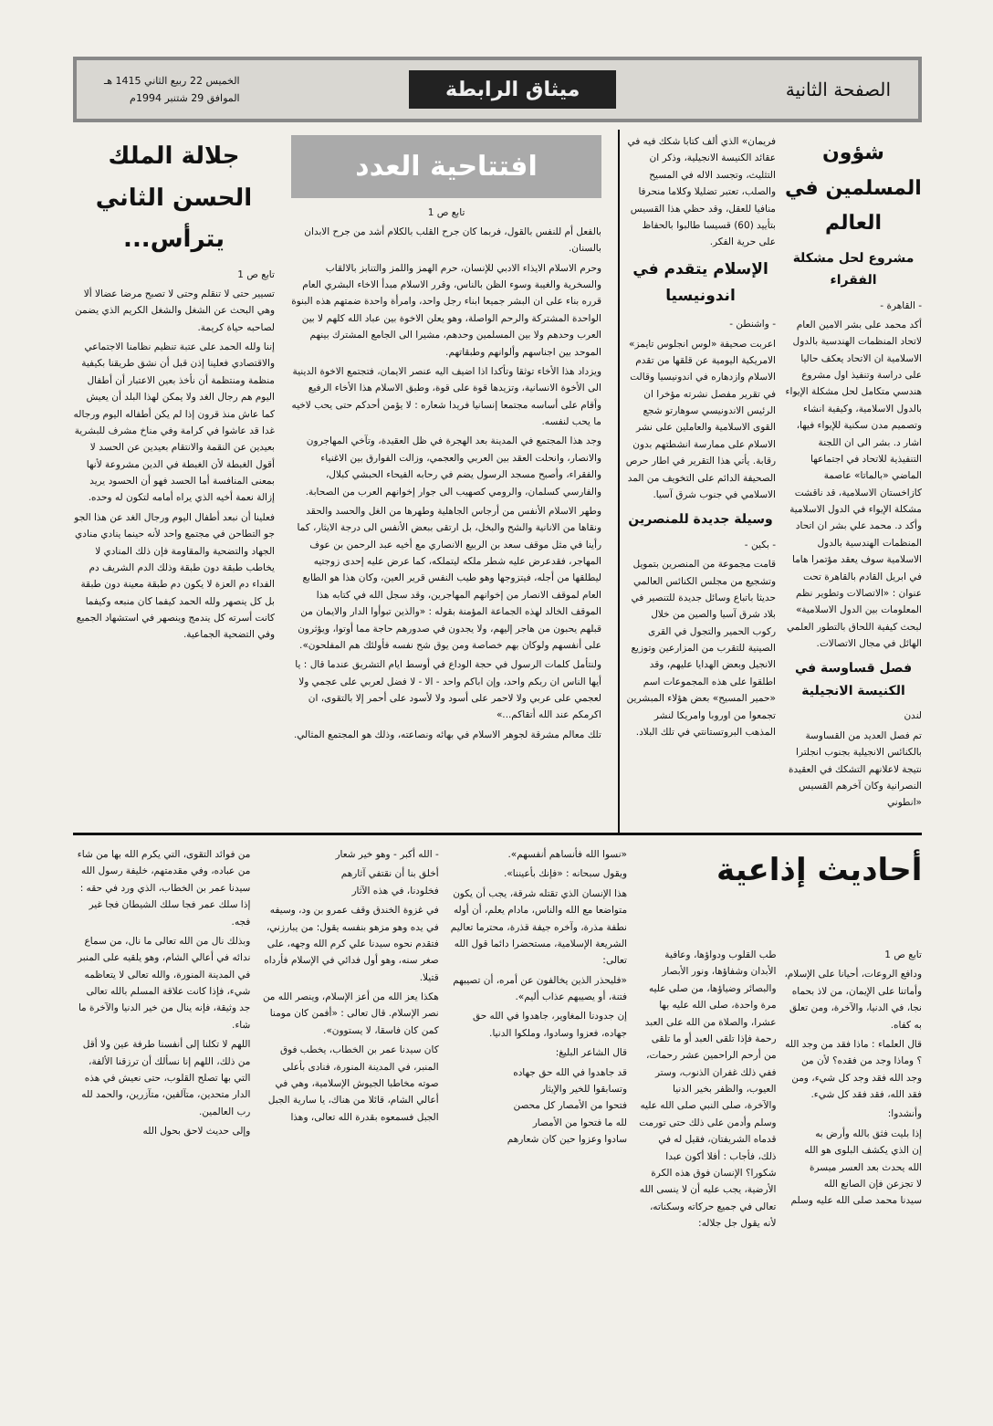الصفحة الثانية ميثاق الرابطة
الخميس 22 ربيع الثاني 1415 هـ
الموافق 29 شتنبر 1994م
شؤون المسلمين في العالم
مشروع لحل مشكلة الفقراء
- القاهرة -
أكد محمد على بشر الامين العام لاتحاد المنظمات الهندسية بالدول الاسلامية ان الاتحاد يعكف حاليا على دراسة وتنفيذ اول مشروع هندسي متكامل لحل مشكلة الإيواء بالدول الاسلامية، وكيفية انشاء وتصميم مدن سكنية للإيواء فيها، اشار د. بشر الى ان اللجنة التنفيذية للاتحاد في اجتماعها الماضي «بالماتا» عاصمة كازاخستان الاسلامية، قد ناقشت مشكلة الإيواء في الدول الاسلامية وأكد د. محمد علي بشر ان اتحاد المنظمات الهندسية بالدول الاسلامية سوف يعقد مؤتمرا هاما في ابريل القادم بالقاهرة تحت عنوان : «الاتصالات وتطوير نظم المعلومات بين الدول الاسلامية» لبحث كيفية اللحاق بالتطور العلمي الهائل في مجال الاتصالات.
فصل قساوسة في الكنيسة الانجيلية
لندن
تم فصل العديد من القساوسة بالكنائس الانجيلية بجنوب انجلترا نتيجة لاعلانهم التشكك في العقيدة النصرانية وكان آخرهم القسيس «انطوني
فريمان» الذي ألف كتابا شكك فيه في عقائد الكنيسة الانجيلية، وذكر ان التثليث، وتجسد الاله في المسيح والصلب، تعتبر تضليلا وكلاما منحرفا منافيا للعقل، وقد حظي هذا القسيس بتأييد (60) قسيسا طالبوا بالحفاظ على حرية الفكر.
الإسلام يتقدم في اندونيسيا
- واشنطن -
اعربت صحيفة «لوس انجلوس تايمز» الامريكية اليومية عن قلقها من تقدم الاسلام وازدهاره في اندونيسيا وقالت في تقرير مفصل نشرته مؤخرا ان الرئيس الاندونيسي سوهارتو شجع القوى الاسلامية والعاملين على نشر الاسلام على ممارسة انشطتهم بدون رقابة. يأتي هذا التقرير في اطار حرص الصحيفة الدائم على التخويف من المد الاسلامي في جنوب شرق آسيا.
وسيلة جديدة للمنصرين
- بكين -
قامت مجموعة من المنصرين بتمويل وتشجيع من مجلس الكنائس العالمي حديثا باتباع وسائل جديدة للتنصير في بلاد شرق آسيا والصين من خلال ركوب الحمير والتجول في القرى الصينية للتقرب من المزارعين وتوزيع الانجيل وبعض الهدايا عليهم، وقد اطلقوا على هذه المجموعات اسم «حمير المسيح» بعض هؤلاء المبشرين تجمعوا من اوروبا وامريكا لنشر المذهب البروتستانتي في تلك البلاد.
افتتاحية العدد
تابع ص 1
بالفعل أم للنفس بالقول، فربما كان جرح القلب بالكلام أشد من جرح الابدان بالسنان.
وحرم الاسلام الايذاء الادبي للإنسان، حرم الهمز واللمز والتنابز بالالقاب والسخرية والغيبة وسوء الظن بالناس، وقرر الاسلام مبدأ الاخاء البشري العام قرره بناء على ان البشر جميعا ابناء رجل واحد، وامرأة واحدة ضمتهم هذه البنوة الواحدة المشتركة والرحم الواصلة، وهو يعلن الاخوة بين عباد الله كلهم لا بين العرب وحدهم ولا بين المسلمين وحدهم، مشيرا الى الجامع المشترك بينهم الموحد بين اجناسهم وألوانهم وطبقاتهم.
ويزداد هذا الأخاء توثقا وتأكدا اذا اضيف اليه عنصر الايمان، فتجتمع الاخوة الدينية الى الأخوة الانسانية، وتزيدها قوة على قوة، وطبق الاسلام هذا الأخاء الرفيع وأقام على أساسه مجتمعا إنسانيا فريدا شعاره : لا يؤمن أحدكم حتى يحب لاخيه ما يحب لنفسه.
وجد هذا المجتمع في المدينة بعد الهجرة في ظل العقيدة، وتآخي المهاجرون والانصار، وانحلت العقد بين العربي والعجمي، وزالت الفوارق بين الاغنياء والفقراء، وأصبح مسجد الرسول يضم في رحابه الفيحاء الحبشي كبلال، والفارسي كسلمان، والرومي كصهيب الى جوار إخوانهم العرب من الصحابة.
وطهر الاسلام الأنفس من أرجاس الجاهلية وطهرها من الغل والحسد والحقد ونقاها من الانانية والشح والبخل، بل ارتقى ببعض الأنفس الى درجة الايثار، كما رأينا في مثل موقف سعد بن الربيع الانصاري مع أخيه عبد الرحمن بن عوف المهاجر، فقدعرض عليه شطر ملكه ليتملكه، كما عرض عليه إحدى زوجتيه ليطلقها من أجله، فيتزوجها وهو طيب النفس قرير العين، وكان هذا هو الطابع العام لموقف الانصار من إخوانهم المهاجرين، وقد سجل الله في كتابه هذا الموقف الخالد لهذه الجماعة المؤمنة بقوله : «والذين تبوأوا الدار والايمان من قبلهم يحبون من هاجر إليهم، ولا يجدون في صدورهم حاجة مما أوتوا، ويؤثرون على أنفسهم ولوكان بهم خصاصة ومن يوق شح نفسه فأولئك هم المفلحون».
ولنتأمل كلمات الرسول في حجة الوداع في أوسط ايام التشريق عندما قال : يا أيها الناس ان ربكم واحد، وإن اباكم واحد - الا - لا فضل لعربي على عجمي ولا لعجمي على عربي ولا لاحمر على أسود ولا لأسود على أحمر إلا بالتقوى، ان اكرمكم عند الله أتقاكم...»
تلك معالم مشرقة لجوهر الاسلام في بهائه ونصاعته، وذلك هو المجتمع المثالي.
جلالة الملك الحسن الثاني يترأس...
تابع ص 1
تسيير حتى لا تنقلم وحتى لا تصبح مرضا عضالا ألا وهي البحث عن الشغل والشغل الكريم الذي يضمن لصاحبه حياة كريمة.
إننا ولله الحمد على عتبة تنظيم نظامنا الاجتماعي والاقتصادي فعلينا إذن قبل أن نشق طريقنا بكيفية منظمة ومنتظمة أن نأخذ بعين الاعتبار أن أطفال اليوم هم رجال الغد ولا يمكن لهذا البلد أن يعيش كما عاش منذ قرون إذا لم يكن أطفاله اليوم ورجاله غدا قد عاشوا في كرامة وفي مناخ مشرف للبشرية بعيدين عن النقمة والانتقام بعيدين عن الحسد لا أقول الغبطة لأن الغبطة في الدين مشروعة لأنها بمعنى المنافسة أما الحسد فهو أن الحسود يريد إزالة نعمة أخيه الذي يراه أمامه لتكون له وحده.
فعلينا أن نبعد أطفال اليوم ورجال الغد عن هذا الجو جو التطاحن في مجتمع واحد لأنه حينما ينادي منادي الجهاد والتضحية والمقاومة فإن ذلك المنادي لا يخاطب طبقة دون طبقة وذلك الدم الشريف دم الفداء دم العزة لا يكون دم طبقة معينة دون طبقة بل كل ينصهر ولله الحمد كيفما كان منبعه وكيفما كانت أسرته كل يندمج وينصهر في استشهاد الجميع وفي التضحية الجماعية.
تابع ص 1
ودافع الروعات، أحيانا على الإسلام، وأماتنا على الإيمان، من لاذ بحماه نجا، في الدنيا، والآخرة، ومن تعلق به كفاه.
قال العلماء : ماذا فقد من وجد الله ؟ وماذا وجد من فقده؟ لأن من وجد الله فقد وجد كل شيء، ومن فقد الله، فقد فقد كل شيء.
وأنشدوا:
إذا بليت فثق بالله وأرض به
إن الذي يكشف البلوى هو الله
الله يحدث بعد العسر ميسرة
لا تجزعن فإن الصانع الله
سيدنا محمد صلى الله عليه وسلم
أحاديث إذاعية
طب القلوب ودواؤها، وعافية الأبدان وشفاؤها، ونور الأبصار والبصائر وضياؤها، من صلى عليه مرة واحدة، صلى الله عليه بها عشرا، والصلاة من الله على العبد رحمة فإذا تلقى العبد أو ما تلقى من أرحم الراحمين عشر رحمات، ففي ذلك غفران الذنوب، وستر العيوب، والظفر بخير الدنيا والآخرة، صلى النبي صلى الله عليه وسلم وأدمن على ذلك حتى تورمت قدماه الشريفتان، فقيل له في ذلك، فأجاب : أفلا أكون عبدا شكورا؟ الإنسان فوق هذه الكرة الأرضية، يجب عليه أن لا ينسى الله تعالى في جميع حركاته وسكناته، لأنه يقول جل جلاله:
«نسوا الله فأنساهم أنفسهم».
ويقول سبحانه : «فإنك بأعيننا».
هذا الإنسان الذي تقتله شرقة، يجب أن يكون متواضعا مع الله والناس، مادام يعلم، أن أوله نطفة مذرة، وآخره جيفة قذرة، محترما تعاليم الشريعة الإسلامية، مستحضرا دائما قول الله تعالى:
«فليحذر الذين يخالفون عن أمره، أن تصيبهم فتنة، أو يصيبهم عذاب أليم».
إن جدودنا المغاوير، جاهدوا في الله حق جهاده، فعزوا وسادوا، وملكوا الدنيا.
قال الشاعر البليغ:
قد جاهدوا في الله حق جهاده
وتسابقوا للخير والإيثار
فتحوا من الأمصار كل محصن
لله ما فتحوا من الأمصار
سادوا وعزوا حين كان شعارهم
- الله أكبر - وهو خير شعار
أخلق بنا أن نقتفي آثارهم
فخلودنا، في هذه الآثار
في غزوة الخندق وقف عمرو بن ود، وسيفه في يده وهو مزهو بنفسه يقول: من يبارزني، فتقدم نحوه سيدنا علي كرم الله وجهه، على صغر سنه، وهو أول فدائي في الإسلام فأرداه قتيلا.
هكذا يعز الله من أعز الإسلام، وينصر الله من نصر الإسلام. قال تعالى : «أفمن كان مومنا كمن كان فاسقا، لا يستوون».
كان سيدنا عمر بن الخطاب، يخطب فوق المنبر، في المدينة المنورة، فنادى بأعلى صوته مخاطبا الجيوش الإسلامية، وهي في أعالي الشام، قائلا من هناك، يا سارية الجبل الجبل فسمعوه بقدرة الله تعالى، وهذا
من فوائد التقوى، التي يكرم الله بها من شاء من عباده، وفي مقدمتهم، خليفة رسول الله سيدنا عمر بن الخطاب، الذي ورد في حقه : إذا سلك عمر فجا سلك الشيطان فجا غير فجه.
وبذلك نال من الله تعالى ما نال، من سماع ندائه في أعالي الشام، وهو يلقيه على المنبر في المدينة المنورة، والله تعالى لا يتعاظمه شيء، فإذا كانت علاقة المسلم بالله تعالى جد وثيقة، فإنه ينال من خير الدنيا والآخرة ما شاء.
اللهم لا تكلنا إلى أنفسنا طرفة عين ولا أقل من ذلك، اللهم إنا نسألك أن ترزقنا الألفة، التي بها تصلح القلوب، حتى نعيش في هذه الدار متحدين، متآلفين، متآزرين، والحمد لله رب العالمين.
وإلى حديث لاحق بحول الله